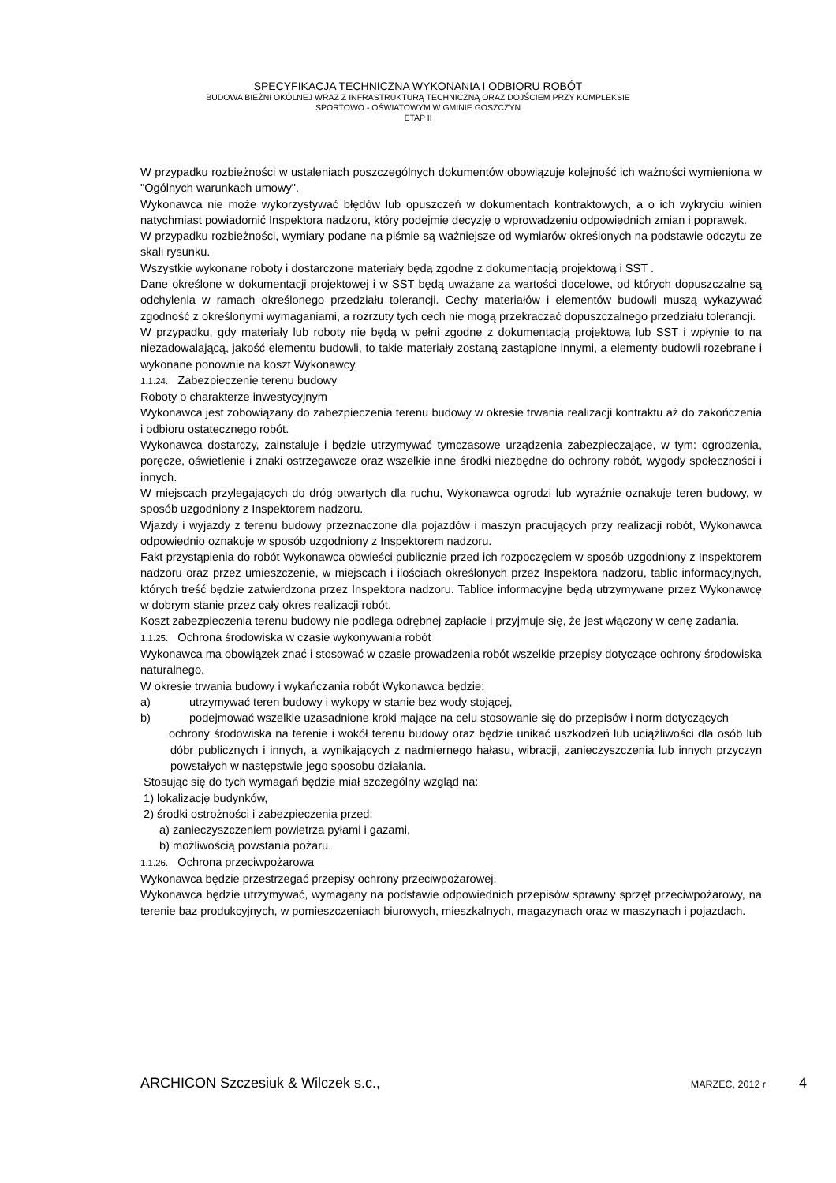SPECYFIKACJA TECHNICZNA WYKONANIA I ODBIORU ROBÓT
BUDOWA BIEŻNI OKÓLNEJ WRAZ Z INFRASTRUKTURĄ TECHNICZNĄ ORAZ DOJŚCIEM PRZY KOMPLEKSIE
SPORTOWO - OŚWIATOWYM W GMINIE GOSZCZYN
ETAP II
W przypadku rozbieżności w ustaleniach poszczególnych dokumentów obowiązuje kolejność ich ważności wymieniona w "Ogólnych warunkach umowy".
Wykonawca nie może wykorzystywać błędów lub opuszczeń w dokumentach kontraktowych, a o ich wykryciu winien natychmiast powiadomić Inspektora nadzoru, który podejmie decyzję o wprowadzeniu odpowiednich zmian i poprawek.
W przypadku rozbieżności, wymiary podane na piśmie są ważniejsze od wymiarów określonych na podstawie odczytu ze skali rysunku.
Wszystkie wykonane roboty i dostarczone materiały będą zgodne z dokumentacją projektową i SST .
Dane określone w dokumentacji projektowej i w SST będą uważane za wartości docelowe, od których dopuszczalne są odchylenia w ramach określonego przedziału tolerancji. Cechy materiałów i elementów budowli muszą wykazywać zgodność z określonymi wymaganiami, a rozrzuty tych cech nie mogą przekraczać dopuszczalnego przedziału tolerancji.
W przypadku, gdy materiały lub roboty nie będą w pełni zgodne z dokumentacją projektową lub SST i wpłynie to na niezadowalającą, jakość elementu budowli, to takie materiały zostaną zastąpione innymi, a elementy budowli rozebrane i wykonane ponownie na koszt Wykonawcy.
1.1.24. Zabezpieczenie terenu budowy
Roboty o charakterze inwestycyjnym
Wykonawca jest zobowiązany do zabezpieczenia terenu budowy w okresie trwania realizacji kontraktu aż do zakończenia i odbioru ostatecznego robót.
Wykonawca dostarczy, zainstaluje i będzie utrzymywać tymczasowe urządzenia zabezpieczające, w tym: ogrodzenia, poręcze, oświetlenie i znaki ostrzegawcze oraz wszelkie inne środki niezbędne do ochrony robót, wygody społeczności i innych.
W miejscach przylegających do dróg otwartych dla ruchu, Wykonawca ogrodzi lub wyraźnie oznakuje teren budowy, w sposób uzgodniony z Inspektorem nadzoru.
Wjazdy i wyjazdy z terenu budowy przeznaczone dla pojazdów i maszyn pracujących przy realizacji robót, Wykonawca odpowiednio oznakuje w sposób uzgodniony z Inspektorem nadzoru.
Fakt przystąpienia do robót Wykonawca obwieści publicznie przed ich rozpoczęciem w sposób uzgodniony z Inspektorem nadzoru oraz przez umieszczenie, w miejscach i ilościach określonych przez Inspektora nadzoru, tablic informacyjnych, których treść będzie zatwierdzona przez Inspektora nadzoru. Tablice informacyjne będą utrzymywane przez Wykonawcę w dobrym stanie przez cały okres realizacji robót.
Koszt zabezpieczenia terenu budowy nie podlega odrębnej zapłacie i przyjmuje się, że jest włączony w cenę zadania.
1.1.25. Ochrona środowiska w czasie wykonywania robót
Wykonawca ma obowiązek znać i stosować w czasie prowadzenia robót wszelkie przepisy dotyczące ochrony środowiska naturalnego.
W okresie trwania budowy i wykańczania robót Wykonawca będzie:
a) utrzymywać teren budowy i wykopy w stanie bez wody stojącej,
b) podejmować wszelkie uzasadnione kroki mające na celu stosowanie się do przepisów i norm dotyczących
ochrony środowiska na terenie i wokół terenu budowy oraz będzie unikać uszkodzeń lub uciążliwości dla osób lub dóbr publicznych i innych, a wynikających z nadmiernego hałasu, wibracji, zanieczyszczenia lub innych przyczyn powstałych w następstwie jego sposobu działania.
Stosując się do tych wymagań będzie miał szczególny wzgląd na:
1) lokalizację budynków,
2) środki ostrożności i zabezpieczenia przed:
a) zanieczyszczeniem powietrza pyłami i gazami,
b) możliwością powstania pożaru.
1.1.26. Ochrona przeciwpożarowa
Wykonawca będzie przestrzegać przepisy ochrony przeciwpożarowej.
Wykonawca będzie utrzymywać, wymagany na podstawie odpowiednich przepisów sprawny sprzęt przeciwpożarowy, na terenie baz produkcyjnych, w pomieszczeniach biurowych, mieszkalnych, magazynach oraz w maszynach i pojazdach.
ARCHICON Szczesiuk & Wilczek s.c., MARZEC, 2012 r 4